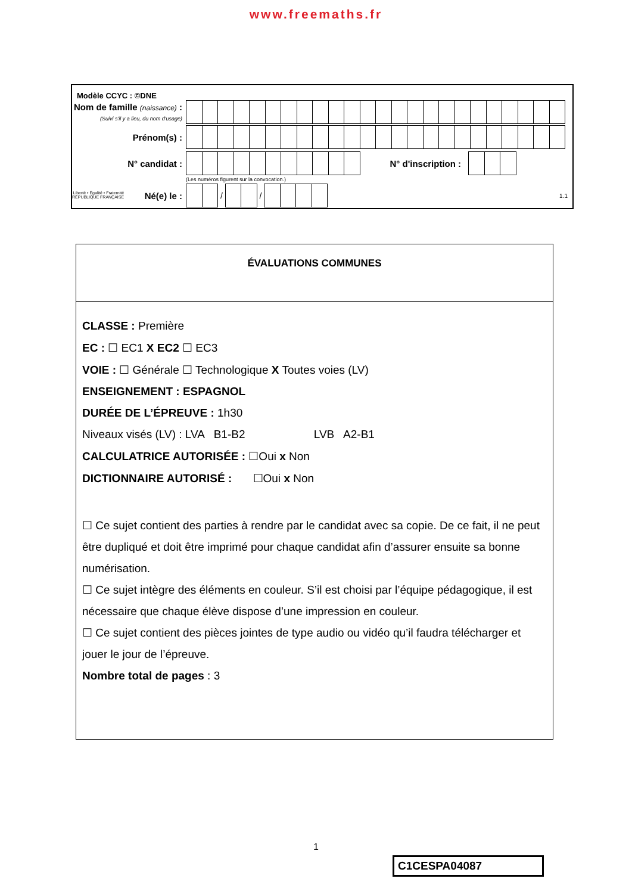www.freemaths.fr
Modèle CCYC : ©DNE
Nom de famille (naissance) :
(Suivi s'il y a lieu, du nom d'usage)
Prénom(s) :
N° candidat : N° d'inscription :
(Les numéros figurent sur la convocation.)
Liberté • Égalité • Fraternité
RÉPUBLIQUE FRANÇAISE Né(e) le :
/
/
1.1
ÉVALUATIONS COMMUNES
CLASSE : Première
EC : ☐ EC1 X EC2 ☐ EC3
VOIE : ☐ Générale ☐ Technologique X Toutes voies (LV)
ENSEIGNEMENT : ESPAGNOL
DURÉE DE L’ÉPREUVE : 1h30
Niveaux visés (LV) : LVA B1-B2 LVB A2-B1
CALCULATRICE AUTORISÉE : ☐Oui x Non
DICTIONNAIRE AUTORISÉ : ☐Oui x Non
☐ Ce sujet contient des parties à rendre par le candidat avec sa copie. De ce fait, il ne peut être dupliqué et doit être imprimé pour chaque candidat afin d’assurer ensuite sa bonne numérisation.
☐ Ce sujet intègre des éléments en couleur. S’il est choisi par l’équipe pédagogique, il est nécessaire que chaque élève dispose d’une impression en couleur.
☐ Ce sujet contient des pièces jointes de type audio ou vidéo qu’il faudra télécharger et jouer le jour de l’épreuve.
Nombre total de pages : 3
1
C1CESPA04087